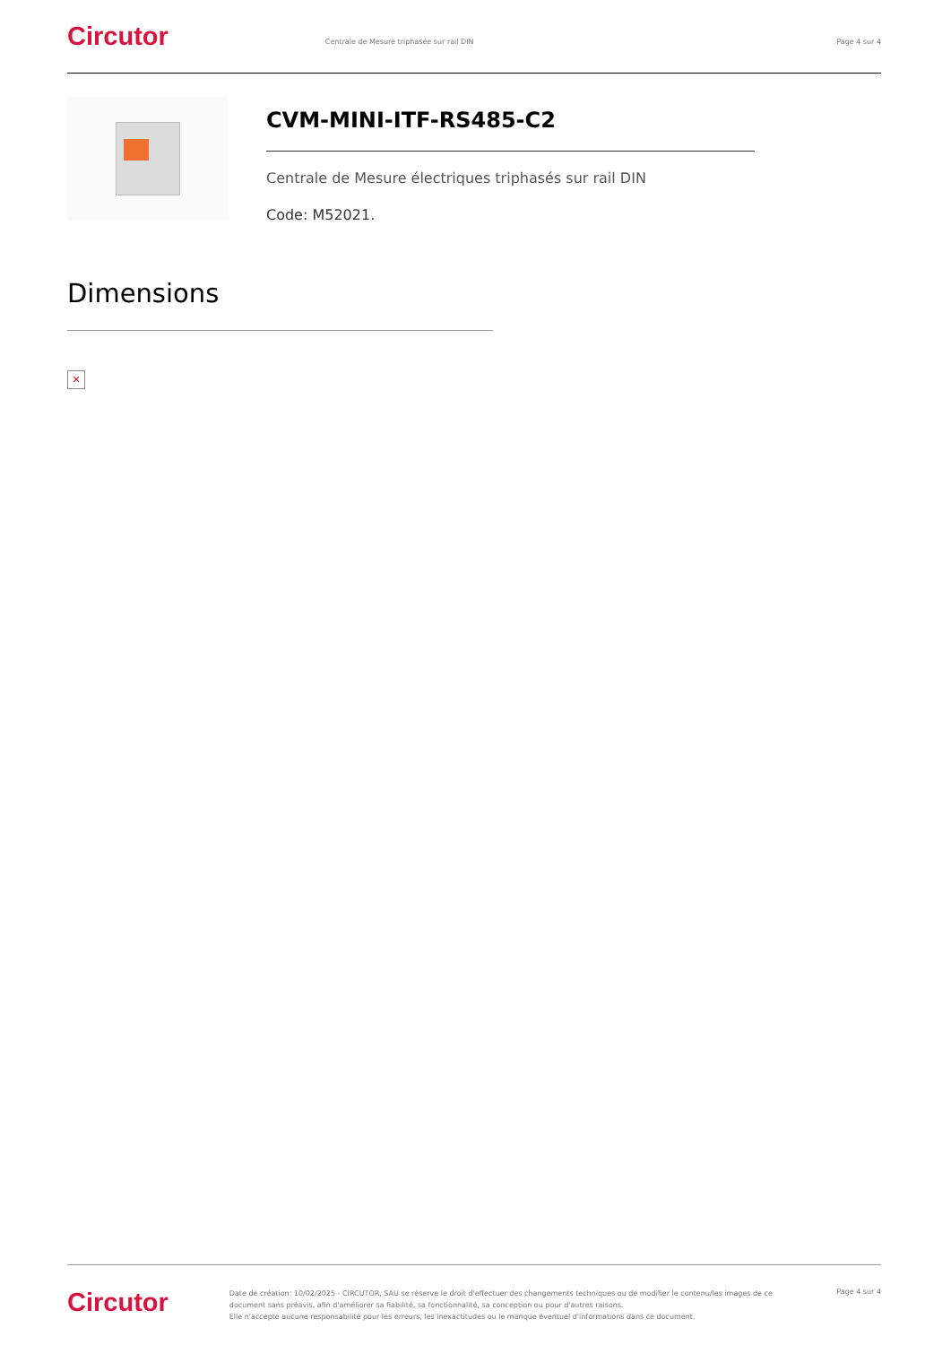Circutor Centrale de Mesure triphasée sur rail DIN Page 4 sur 4
CVM-MINI-ITF-RS485-C2
Centrale de Mesure électriques triphasés sur rail DIN
Code: M52021.
Dimensions
✕
Circutor
Date de création: 10/02/2025 - CIRCUTOR, SAU se réserve le droit d'effectuer des changements techniques ou de modifier le contenu/les images de ce document sans préavis, afin d'améliorer sa fiabilité, sa fonctionnalité, sa conception ou pour d'autres raisons.
Elle n'accepte aucune responsabilité pour les erreurs, les inexactitudes ou le manque éventuel d'informations dans ce document.
Page 4 sur 4